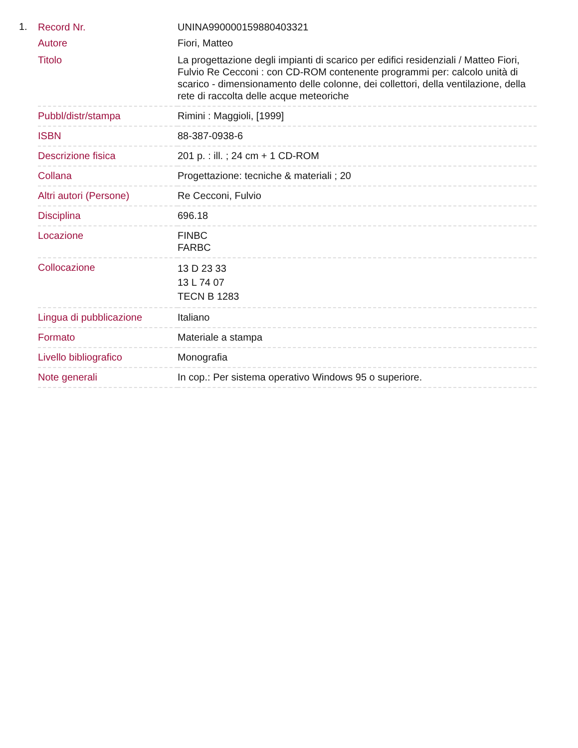1.
| Record Nr. | UNINA990000159880403321 |
| Autore | Fiori, Matteo |
| Titolo | La progettazione degli impianti di scarico per edifici residenziali / Matteo Fiori, Fulvio Re Cecconi : con CD-ROM contenente programmi per: calcolo unità di scarico - dimensionamento delle colonne, dei collettori, della ventilazione, della rete di raccolta delle acque meteoriche |
| Pubbl/distr/stampa | Rimini : Maggioli, [1999] |
| ISBN | 88-387-0938-6 |
| Descrizione fisica | 201 p. : ill. ; 24 cm + 1 CD-ROM |
| Collana | Progettazione: tecniche & materiali ; 20 |
| Altri autori (Persone) | Re Cecconi, Fulvio |
| Disciplina | 696.18 |
| Locazione | FINBC FARBC |
| Collocazione | 13 D 23 33 13 L 74 07 TECN B 1283 |
| Lingua di pubblicazione | Italiano |
| Formato | Materiale a stampa |
| Livello bibliografico | Monografia |
| Note generali | In cop.: Per sistema operativo Windows 95 o superiore. |